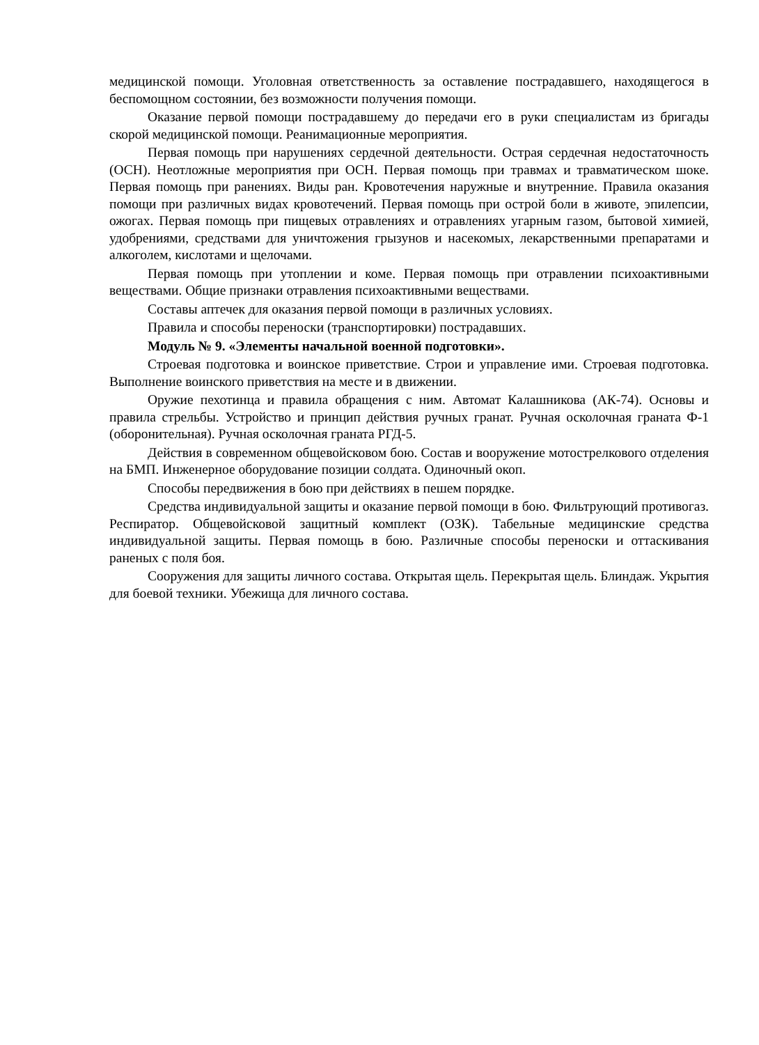медицинской помощи. Уголовная ответственность за оставление пострадавшего, находящегося в беспомощном состоянии, без возможности получения помощи.
Оказание первой помощи пострадавшему до передачи его в руки специалистам из бригады скорой медицинской помощи. Реанимационные мероприятия.
Первая помощь при нарушениях сердечной деятельности. Острая сердечная недостаточность (ОСН). Неотложные мероприятия при ОСН. Первая помощь при травмах и травматическом шоке. Первая помощь при ранениях. Виды ран. Кровотечения наружные и внутренние. Правила оказания помощи при различных видах кровотечений. Первая помощь при острой боли в животе, эпилепсии, ожогах. Первая помощь при пищевых отравлениях и отравлениях угарным газом, бытовой химией, удобрениями, средствами для уничтожения грызунов и насекомых, лекарственными препаратами и алкоголем, кислотами и щелочами.
Первая помощь при утоплении и коме. Первая помощь при отравлении психоактивными веществами. Общие признаки отравления психоактивными веществами.
Составы аптечек для оказания первой помощи в различных условиях.
Правила и способы переноски (транспортировки) пострадавших.
Модуль № 9. «Элементы начальной военной подготовки».
Строевая подготовка и воинское приветствие. Строи и управление ими. Строевая подготовка. Выполнение воинского приветствия на месте и в движении.
Оружие пехотинца и правила обращения с ним. Автомат Калашникова (АК-74). Основы и правила стрельбы. Устройство и принцип действия ручных гранат. Ручная осколочная граната Ф-1 (оборонительная). Ручная осколочная граната РГД-5.
Действия в современном общевойсковом бою. Состав и вооружение мотострелкового отделения на БМП. Инженерное оборудование позиции солдата. Одиночный окоп.
Способы передвижения в бою при действиях в пешем порядке.
Средства индивидуальной защиты и оказание первой помощи в бою. Фильтрующий противогаз. Респиратор. Общевойсковой защитный комплект (ОЗК). Табельные медицинские средства индивидуальной защиты. Первая помощь в бою. Различные способы переноски и оттаскивания раненых с поля боя.
Сооружения для защиты личного состава. Открытая щель. Перекрытая щель. Блиндаж. Укрытия для боевой техники. Убежища для личного состава.